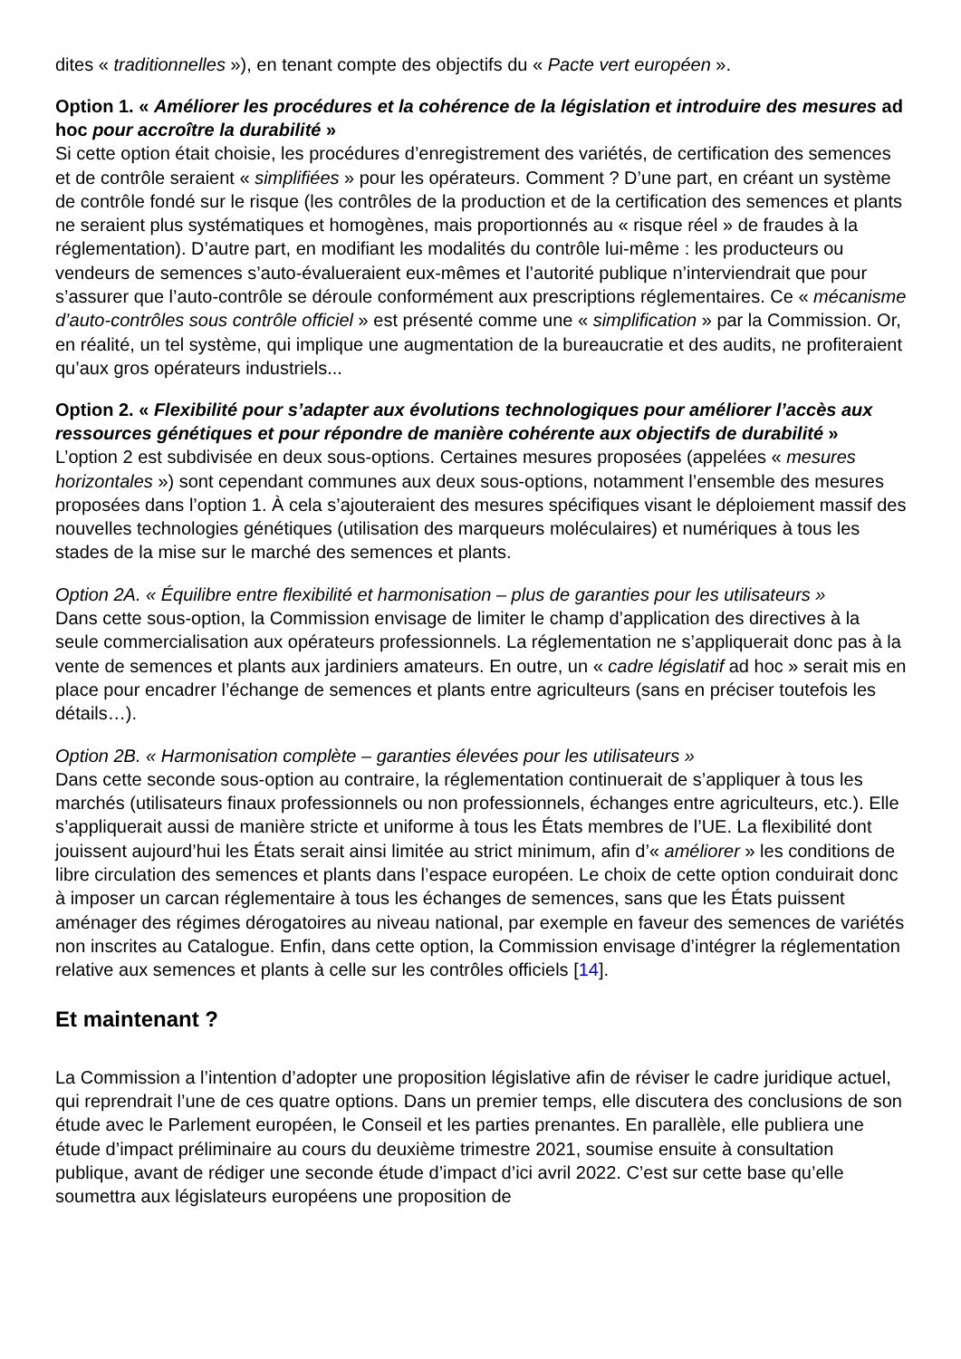dites « traditionnelles »), en tenant compte des objectifs du « Pacte vert européen ».
Option 1. « Améliorer les procédures et la cohérence de la législation et introduire des mesures ad hoc pour accroître la durabilité »
Si cette option était choisie, les procédures d’enregistrement des variétés, de certification des semences et de contrôle seraient « simplifiées » pour les opérateurs. Comment ? D’une part, en créant un système de contrôle fondé sur le risque (les contrôles de la production et de la certification des semences et plants ne seraient plus systématiques et homogènes, mais proportionnés au « risque réel » de fraudes à la réglementation). D’autre part, en modifiant les modalités du contrôle lui-même : les producteurs ou vendeurs de semences s’auto-évalueraient eux-mêmes et l’autorité publique n’interviendrait que pour s’assurer que l’auto-contrôle se déroule conformément aux prescriptions réglementaires. Ce « mécanisme d’auto-contrôles sous contrôle officiel » est présenté comme une « simplification » par la Commission. Or, en réalité, un tel système, qui implique une augmentation de la bureaucratie et des audits, ne profiteraient qu’aux gros opérateurs industriels...
Option 2. « Flexibilité pour s’adapter aux évolutions technologiques pour améliorer l’accès aux ressources génétiques et pour répondre de manière cohérente aux objectifs de durabilité »
L’option 2 est subdivisée en deux sous-options. Certaines mesures proposées (appelées « mesures horizontales ») sont cependant communes aux deux sous-options, notamment l’ensemble des mesures proposées dans l’option 1. À cela s’ajouteraient des mesures spécifiques visant le déploiement massif des nouvelles technologies génétiques (utilisation des marqueurs moléculaires) et numériques à tous les stades de la mise sur le marché des semences et plants.
Option 2A. « Équilibre entre flexibilité et harmonisation – plus de garanties pour les utilisateurs »
Dans cette sous-option, la Commission envisage de limiter le champ d’application des directives à la seule commercialisation aux opérateurs professionnels. La réglementation ne s’appliquerait donc pas à la vente de semences et plants aux jardiniers amateurs. En outre, un « cadre législatif ad hoc » serait mis en place pour encadrer l’échange de semences et plants entre agriculteurs (sans en préciser toutefois les détails…).
Option 2B. « Harmonisation complète – garanties élevées pour les utilisateurs »
Dans cette seconde sous-option au contraire, la réglementation continuerait de s’appliquer à tous les marchés (utilisateurs finaux professionnels ou non professionnels, échanges entre agriculteurs, etc.). Elle s’appliquerait aussi de manière stricte et uniforme à tous les États membres de l’UE. La flexibilité dont jouissent aujourd’hui les États serait ainsi limitée au strict minimum, afin d’« améliorer » les conditions de libre circulation des semences et plants dans l’espace européen. Le choix de cette option conduirait donc à imposer un carcan réglementaire à tous les échanges de semences, sans que les États puissent aménager des régimes dérogatoires au niveau national, par exemple en faveur des semences de variétés non inscrites au Catalogue. Enfin, dans cette option, la Commission envisage d’intégrer la réglementation relative aux semences et plants à celle sur les contrôles officiels [14].
Et maintenant ?
La Commission a l’intention d’adopter une proposition législative afin de réviser le cadre juridique actuel, qui reprendrait l’une de ces quatre options. Dans un premier temps, elle discutera des conclusions de son étude avec le Parlement européen, le Conseil et les parties prenantes. En parallèle, elle publiera une étude d’impact préliminaire au cours du deuxième trimestre 2021, soumise ensuite à consultation publique, avant de rédiger une seconde étude d’impact d’ici avril 2022. C’est sur cette base qu’elle soumettra aux législateurs européens une proposition de